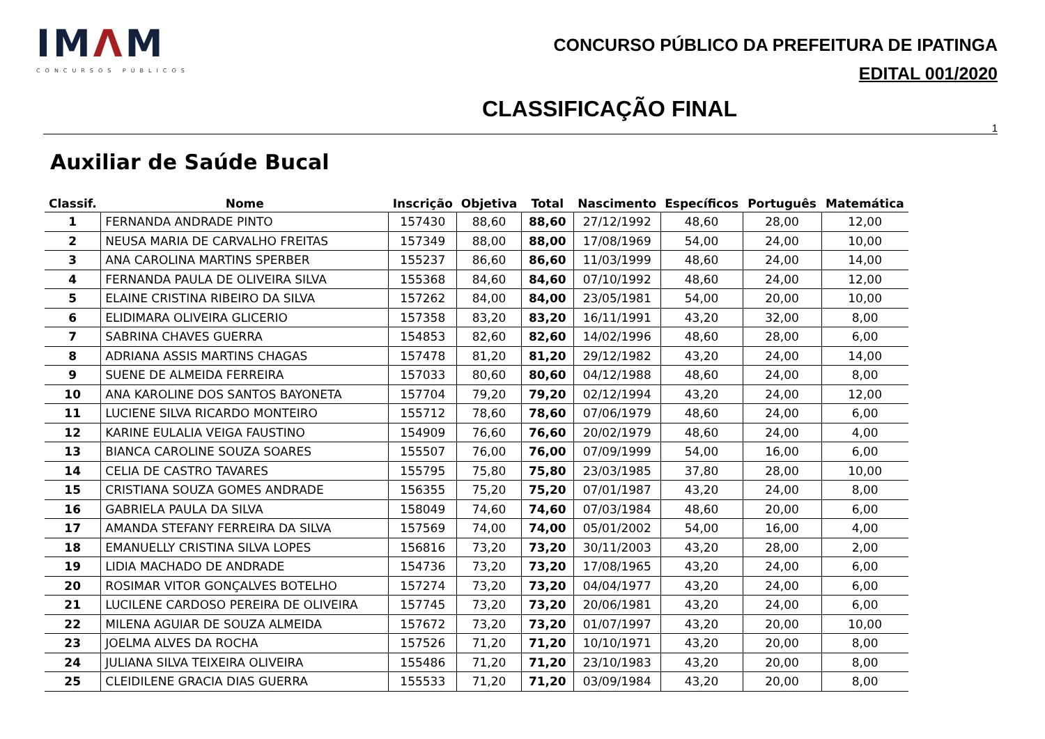IMΛM
CONCURSOS PÚBLICOS
CONCURSO PÚBLICO DA PREFEITURA DE IPATINGA
EDITAL 001/2020
CLASSIFICAÇÃO FINAL
1
Auxiliar de Saúde Bucal
| Classif. | Nome | Inscrição | Objetiva | Total | Nascimento | Específicos | Português | Matemática |
| --- | --- | --- | --- | --- | --- | --- | --- | --- |
| 1 | FERNANDA ANDRADE PINTO | 157430 | 88,60 | 88,60 | 27/12/1992 | 48,60 | 28,00 | 12,00 |
| 2 | NEUSA MARIA DE CARVALHO FREITAS | 157349 | 88,00 | 88,00 | 17/08/1969 | 54,00 | 24,00 | 10,00 |
| 3 | ANA CAROLINA MARTINS SPERBER | 155237 | 86,60 | 86,60 | 11/03/1999 | 48,60 | 24,00 | 14,00 |
| 4 | FERNANDA PAULA DE OLIVEIRA SILVA | 155368 | 84,60 | 84,60 | 07/10/1992 | 48,60 | 24,00 | 12,00 |
| 5 | ELAINE CRISTINA RIBEIRO DA SILVA | 157262 | 84,00 | 84,00 | 23/05/1981 | 54,00 | 20,00 | 10,00 |
| 6 | ELIDIMARA OLIVEIRA GLICERIO | 157358 | 83,20 | 83,20 | 16/11/1991 | 43,20 | 32,00 | 8,00 |
| 7 | SABRINA CHAVES GUERRA | 154853 | 82,60 | 82,60 | 14/02/1996 | 48,60 | 28,00 | 6,00 |
| 8 | ADRIANA ASSIS MARTINS CHAGAS | 157478 | 81,20 | 81,20 | 29/12/1982 | 43,20 | 24,00 | 14,00 |
| 9 | SUENE DE ALMEIDA FERREIRA | 157033 | 80,60 | 80,60 | 04/12/1988 | 48,60 | 24,00 | 8,00 |
| 10 | ANA KAROLINE DOS SANTOS BAYONETA | 157704 | 79,20 | 79,20 | 02/12/1994 | 43,20 | 24,00 | 12,00 |
| 11 | LUCIENE SILVA RICARDO MONTEIRO | 155712 | 78,60 | 78,60 | 07/06/1979 | 48,60 | 24,00 | 6,00 |
| 12 | KARINE EULALIA VEIGA FAUSTINO | 154909 | 76,60 | 76,60 | 20/02/1979 | 48,60 | 24,00 | 4,00 |
| 13 | BIANCA CAROLINE SOUZA SOARES | 155507 | 76,00 | 76,00 | 07/09/1999 | 54,00 | 16,00 | 6,00 |
| 14 | CELIA DE CASTRO TAVARES | 155795 | 75,80 | 75,80 | 23/03/1985 | 37,80 | 28,00 | 10,00 |
| 15 | CRISTIANA SOUZA GOMES ANDRADE | 156355 | 75,20 | 75,20 | 07/01/1987 | 43,20 | 24,00 | 8,00 |
| 16 | GABRIELA PAULA DA SILVA | 158049 | 74,60 | 74,60 | 07/03/1984 | 48,60 | 20,00 | 6,00 |
| 17 | AMANDA STEFANY FERREIRA DA SILVA | 157569 | 74,00 | 74,00 | 05/01/2002 | 54,00 | 16,00 | 4,00 |
| 18 | EMANUELLY CRISTINA SILVA LOPES | 156816 | 73,20 | 73,20 | 30/11/2003 | 43,20 | 28,00 | 2,00 |
| 19 | LIDIA MACHADO DE ANDRADE | 154736 | 73,20 | 73,20 | 17/08/1965 | 43,20 | 24,00 | 6,00 |
| 20 | ROSIMAR VITOR GONÇALVES BOTELHO | 157274 | 73,20 | 73,20 | 04/04/1977 | 43,20 | 24,00 | 6,00 |
| 21 | LUCILENE CARDOSO PEREIRA DE OLIVEIRA | 157745 | 73,20 | 73,20 | 20/06/1981 | 43,20 | 24,00 | 6,00 |
| 22 | MILENA AGUIAR DE SOUZA ALMEIDA | 157672 | 73,20 | 73,20 | 01/07/1997 | 43,20 | 20,00 | 10,00 |
| 23 | JOELMA ALVES DA ROCHA | 157526 | 71,20 | 71,20 | 10/10/1971 | 43,20 | 20,00 | 8,00 |
| 24 | JULIANA SILVA TEIXEIRA OLIVEIRA | 155486 | 71,20 | 71,20 | 23/10/1983 | 43,20 | 20,00 | 8,00 |
| 25 | CLEIDILENE GRACIA DIAS GUERRA | 155533 | 71,20 | 71,20 | 03/09/1984 | 43,20 | 20,00 | 8,00 |